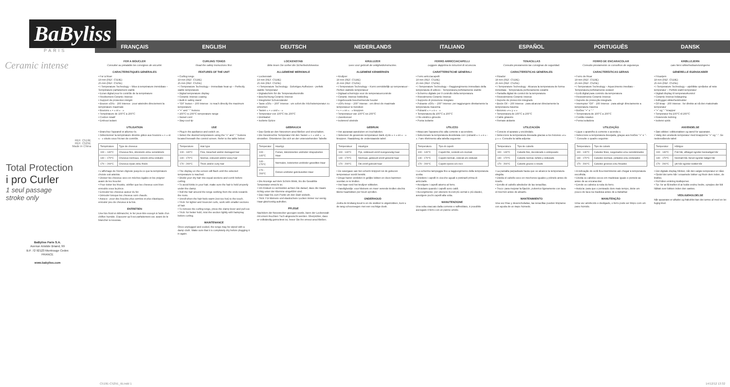BaByliss
PARIS
Ceramic intense
REF. C519E
REF. C525E
Made in China
Total Protection
i pro Curler
1 seul passage
stroke only
BaByliss Paris S.A.
Avenue Aristide Briand, 99
B.P. 72 92123 Montrouge Cedex
FRANCE
www.babyliss.com
FRANÇAIS ENGLISH DEUTSCH NEDERLANDS ITALIANO ESPAÑOL PORTUGUÊS DANSK
FER A BOUCLER
Consulter au préalable les consignes de sécurité.
CARACTERISTIQUES GENERALES
• Fer à friser
19 mm (REF. C519E)
25 mm (REF. C525E)
• i-Temperature Technology – Mise à température immédiate – Température parfaitement stable
• Ecran digital pour le contrôle de la température
• Revêtement Ceramic Intense
• Support de protection intégré
• Bouton «O/I» - 200 Intense : pour atteindre directement la température maximale
• Boutons « + » et « - »
• Température de 100°C à 200°C
• Cordon rotatif
• Embout isolant
UTILISATION
• Branchez l'appareil et allumez-le.
• Sélectionner la température désirée grâce aux boutons « + » et « - » situés sous l'écran de contrôle.
| Température | Type de cheveux |
| --- | --- |
| 100 – 140°C | Cheveux fins, décolorés et/ou sensibilisés |
| 140 – 170°C | Cheveux normaux, colorés et/ou ondulés |
| 170 – 200°C | Cheveux épais et/ou frisés |
• L'affichage de l'écran clignote jusqu'à ce que la température choisie soit atteinte.
• Diviser les cheveux secs en mèches égales et les peigner avant de les boucler.
• Pour éviter les frisottis, vérifier que les cheveux sont bien enroulés sous la pince.
• Enrouler les cheveux autour du fer.
• Dérouler lorsque les cheveux sont chauds.
• Astuce : pour des boucles plus serrées et plus élastiques, enrouler peu de cheveux à la fois.
ENTRETIEN
Une fois froid et débranché, le fer peut-être essuyé à l'aide d'un chiffon humide. S'assurer qu'il est parfaitement sec avant de le brancher à nouveau.
CURLING TONGS
Read the safety instructions first.
FEATURES OF THE UNIT
• Curling tongs
19 mm (REF. C519E)
25 mm (REF. C525E)
• i-Temperature Technology – Immediate heat-up – Perfectly stable temperature
• Digital temperature display
• Ceramic Intense coating
• Built-in safety stand
• "O/I" button – 200 Intense : to reach directly the maximum temperature
• "+" and "-" buttons
• 100°C to 200°C temperature range
• Swivel cord
• Stay-cool tip
USE
• Plug in the appliance and switch on.
• Select the desired temperature using the "+" and "-" buttons located beneath the control screen. Refer to the table below:
| Temperature | Hair type |
| --- | --- |
| 100 - 140°C | Fine, bleached and/or damaged hair |
| 140 - 170°C | Normal, coloured and/or wavy hair |
| 170 - 200°C | Thick and/or curly hair |
• The display on the screen will flash until the selected temperature is reached.
• Divide your dry hair into equal sections and comb before curling.
• To avoid kinks in your hair, make sure the hair is held properly under the clamp.
• Roll the hair around the tongs working from the ends towards the roots.
• Unroll when the hair feels warm (not too hot) to the touch.
• Trick: for tighter and bouncier curls, work with smaller sections of hair.
• To remove the curling tongs, press the clamp lever and pull out.
• Trick: for better hold, mist the section lightly with hairspray before curling.
MAINTENANCE
Once unplugged and cooled, the tongs may be wiped with a damp cloth. Make sure that it is completely dry before plugging it in again.
LOCKENSTAB
Bitte lesen Sie vorher die Sicherheitshinweise.
ALLGEMEINE MERKMALE
• Lockenstab
19 mm (REF. C519E)
25 mm (REF. C525E)
• i-Temperature Technology - Sofortiges Aufheizen - perfekt stabile Temperatur
• Digitalschirm für die Temperaturkontrolle
• Beschichtung Ceramic Intense
• Integrierter Schutzständer
• Taste «O/I» – 200° Intense : um sofort die Höchsttemperatur zu erreichen
• Tasten « + » und « - »
• Temperatur von 100°C bis 200°C
• Drehkabel
• Isolierte Spitze
GEBRAUCH
• Das Gerät an den Netzstrom anschließen und einschalten.
• Die Gewünschte Temperatur mit den Tasten « + » und « - » einstellen. Orientieren Sie sich an der untenstehenden Tabelle:
| Temperatur | Haartyp |
| --- | --- |
| 100 - 140°C | Feines, dekoloriertes und/oder strapaziertes Haar |
| 140 - 170°C | Normales, koloriertes und/oder gewelltes Haar |
| 170 - 200°C | Dickes und/oder gekräuseltes Haar |
• Die Anzeige auf dem Schirm blinkt, bis die Gewählte Temperatur erreicht ist.
• Um Knäuel zu vermeiden achten Sie darauf, dass die Haare richtig unter der Klemme eingeführt sind.
• Das Haar bis zum Punkt um den Stab wickeln.
• Trick: Für kleinere und elastischere Locken immer nur wenig Haar gleichzeitig aufrollen.
PFLEGE
Nachdem der Netzstecker gezogen wurde, kann der Lockenstab mit einem feuchten Tuch abgewischt werden. Überprüfen, dass er vollständig getrocknet ist, bevor Sie ihn erneut anschließen.
KRULIJZER
Lees voor gebruik de veiligheidsinstructies.
ALGEMENE KENMERKEN
• Krulijzer
19 mm (REF. C519E)
25 mm (REF. C525E)
• i-Temperature Technology – Komt onmiddellijk op temperatuur - Perfect stabiele temperatuur
• Digitaal schermpje voor de temperatuurcontrole
• Ceramic Intense bekleding
• Ingebouwde beschermende houder
• «O/I»-knop – 200° Intense : om direct de maximale temperatuur te bereiken
• « + » en « - » knoppen
• Temperatuur van 100°C tot 200°C
• Zwenksnoer
• Isolerend uiteinde
GEBRUIK
• Het apparaat aansluiten en inschakelen.
• Selecteer de gewenste temperatuur dank zij de « + » en « - » knoppen. Raadpleeg de onderstaande tabel:
| Temperatuur | Haartype |
| --- | --- |
| 100 - 140°C | Fijn, ontkleurd en/of overgevoelig haar |
| 140 - 170°C | Normaal, gekleurd en/of golvend haar |
| 170 - 200°C | Dik en/of gekruld haar |
• De weergave van het scherm knippert tot de gekozen temperatuur wordt bereikt.
• Droge haren verdelen in gelijke lokken en deze kammen voordat ze te krullen.
• Het haar rond het krulijzer wikkelen.
• Handigheidje: voor kleinere en meer verende krullen slechts kleine haarlokken per beurt oprollen.
ONDERHOUD
Zodra de krultang koud is en de stekker is uitgetrokken, kunt u de tang schoonvegen met een vochtige doek.
FERRO ARRICCIACAPELLI
Leggere dapprima le istruzioni di sicurezza.
CARATTERISTICHE GENERALI
• Ferro arricciacapelli
19 mm (REF. C519E)
25 mm (REF. C525E)
• i-Temperature Technology – Raggiungimento immediato della temperatura di utilizzo - Temperatura perfettamente stabile
• Schermo digitale per il controllo della temperatura
• Rivestimento Ceramic Intense
• Supporto di protezione integrato
• Pulsante «O/I» – 200° Intense: per raggiungere direttamente la temperatura massima
• Pulsanti « + » e « - »
• Temperatura da 100°C a 200°C
• Filo elettrico girevole
• Punta isolante
UTILIZZO
• Attaccare l'apparecchio alla corrente e accendere.
• Selezionare la temperatura desiderata con i pulsanti « + » e « - ». Fare riferimento alla tabella seguente:
| Temperatura | Tipo di capelli |
| --- | --- |
| 100 - 140°C | Capelli fini, scoloriti e/o rovinati |
| 140 - 170°C | Capelli normali, colorati e/o ondulati |
| 170 - 200°C | Capelli spessi e/o ricci |
• Lo schermo lampeggia fino a raggiungimento della temperatura scelta.
• Dividere i capelli in ciocche uguali e pettinarli prima di arricciarle.
• Avvolgere i capelli attorno al ferro.
• Srotolare quando i capelli sono caldi.
• Accorgimento: per ottenere riccioli più serrati e più elastici, avvolgere pochi capelli alla volta.
MANUTENZIONE
Una volta staccato dalla corrente e raffreddato, è possibile asciugare il ferro con un panno umido.
TENACILLAS
Consulte previamente las consignas de seguridad.
CARACTERÍSTICAS GENERALES
• Rizador
19 mm (REF. C519E)
25 mm (REF. C525E)
• i-Temperature Technology - Alcanza la temperatura de forma inmediata - Temperatura perfectamente estable
• Pantalla digital de control de la temperatura
• Revestimiento Ceramic Intense
• Soporte de protección integrado
• Botón O/I – 200 Intense : para alcanzar directamente la temperatura máxima
• Botones «+» y «-»
• Temperatura de 100°C a 200°C
• Cable giratorio
• Remate aislante
UTILIZACIÓN
• Conecte el aparato y enciéndalo.
• Seleccione la temperatura deseada gracias a los botones «+» y «-». Consulte la tabla adjunta:
| Temperatura | Tipo de cabello |
| --- | --- |
| 100 - 140°C | Cabello fino, decolorado o estropeado |
| 140 - 170°C | Cabello normal, teñido y ondulado |
| 170 - 200°C | Cabello grueso o rizado |
• La pantalla parpadeará hasta que se alcance la temperatura elegida.
• Divida el cabello seco en mechones iguales y péinelo antes de rizarlo.
• Enrolle el cabello alrededor de las tenacillas.
• Truco: para mejorar la fijación, pulverice ligeramente con laca el mechón antes de alisarlo.
MANTENIMIENTO
Una vez frías y desenchufadas, las tenacillas pueden limpiarse con ayuda de un trapo húmedo.
FERRO DE ENCARACOLAR
Consulte previamente os conselhos de segurança.
CARACTERÍSTICAS GERAIS
• Ferro de frisar
19 mm (REF. C519E)
25 mm (REF. C525E)
• i-Temperature Technology – Aquecimento imediato - Temperatura perfeitamente estável
• Ecrã digital para controlo da temperatura
• Revestimento Ceramic Intense
• Suporte de protecção integrado
• Interruptor "O/I" - 200 Intense : para atingir directamente a temperatura máxima
• Botões "+" e "-"
• Temperatura de 100°C a 200°C
• Cordão rotativo
• Ponta isoladora
UTILIZAÇÃO
• Ligue o aparelho à corrente e acenda-o.
• Seleccione a temperatura desejada, graças aos botões "+" e "-". Consulte o quadro seguinte:
| Temperatura | Tipo de cabelo |
| --- | --- |
| 100 - 140°C | Cabelos finos, oxigenados e/ou sensibilizados |
| 140 - 170°C | Cabelos normais, pintados e/ou ondulados |
| 170 - 200°C | Cabelos grossos e/ou frisados |
• A indicação do ecrã fica intermitente até chegar à temperatura escolhida.
• Divida os cabelos secos em madeixas iguais e penteie-as antes de as encaracolar.
• Enrole os cabelos à roda do ferro.
• Astúcia: para que o penteado dure mais tempo, deite um pouco de laca na madeixa antes de a trabalhar.
MANUTENÇÃO
Uma vez arrefecido e desligado, o ferro pode ser limpo com um pano húmido.
KRØLLEJERN
Læs først sikkerhedsanvisningerne
GENERELLE EGENSKABER
• Frisørjern
19 mm (REF. C519E)
25 mm (REF. C525E)
• i-Temperature Technology – øjeblikke opnåelse af rette temperatur – Perfekt stabil temperatur
• Digitalt display til temperaturkontrol
• Ceramic Intense belægning
• Indbygget sikkerhedsholder
• O/I knap - 200 Intense : for direkte at nå den maksimale temperatur
• "+" og "-" knapper
• Temperatur fra 100°C til 200°C
• Roterende ledning
• Isoleret spids
ANVENDELSE
• Sæt stikket i stikkontakten og tænd for apparatet.
• Vælg den ønskede temperatur med knapperne "+" og "-". Se nedenstående tabel:
| Temperatur | Hårtype |
| --- | --- |
| 100 - 140°C | Fint hår, afbleget og/eller beskadiget hår |
| 140 - 170°C | Normalt hår, farvet og/eller bølget hår |
| 170 - 200°C | ykt hår og/eller krøllet hår |
• Det digitale display blinker, når den valgte temperatur er nået.
• Opdel det tørre hår i ensartede lokker og frisér dem inden, de krølles.
• Rul håret omkring krøllejernet.
• Tip: for at få krøllen til at holde endnu bedre, sprøjtes der lidt hårlak over lokken inden den sættes.
VEDLIGEHOLDELSE
Når apparatet er afkølet og frakoblet kan det tørres af med en let fugtig klud.
C519E-C525E_IB.indd 1 14/12/12 13:32